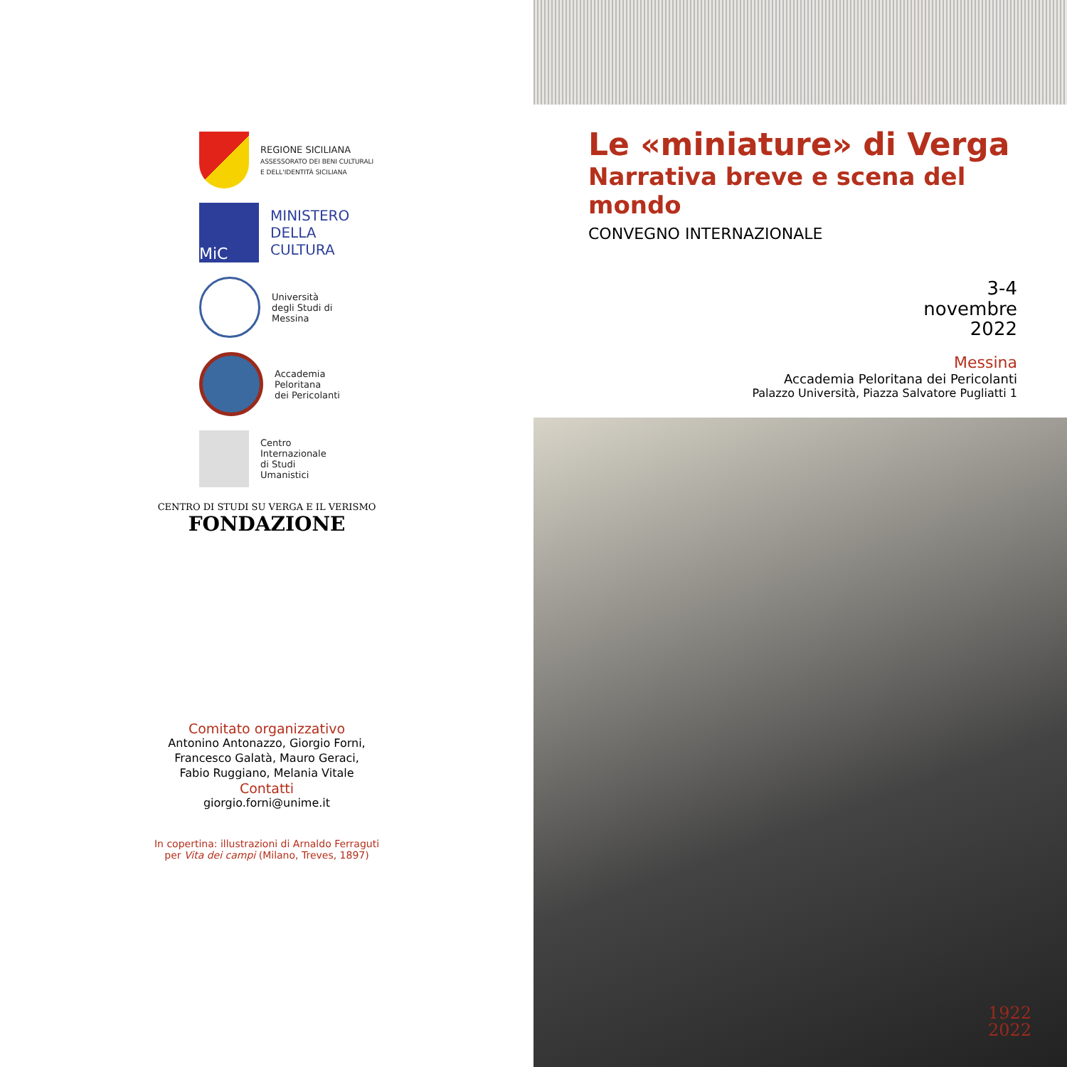REGIONE SICILIANA
ASSESSORATO DEI BENI CULTURALI
E DELL'IDENTITÀ SICILIANA
MiC
MINISTERO
DELLA
CULTURA
Università
degli Studi di
Messina
Accademia
Peloritana
dei Pericolanti
Centro
Internazionale
di Studi
Umanistici
CENTRO DI STUDI SU VERGA E IL VERISMO
FONDAZIONE
Comitato organizzativo
Antonino Antonazzo, Giorgio Forni,
Francesco Galatà, Mauro Geraci,
Fabio Ruggiano, Melania Vitale
Contatti
giorgio.forni@unime.it
In copertina: illustrazioni di Arnaldo Ferraguti
per Vita dei campi (Milano, Treves, 1897)
Le «miniature» di Verga
Narrativa breve e scena del mondo
CONVEGNO INTERNAZIONALE
3-4
novembre
2022
Messina
Accademia Peloritana dei Pericolanti
Palazzo Università, Piazza Salvatore Pugliatti 1
1922
2022